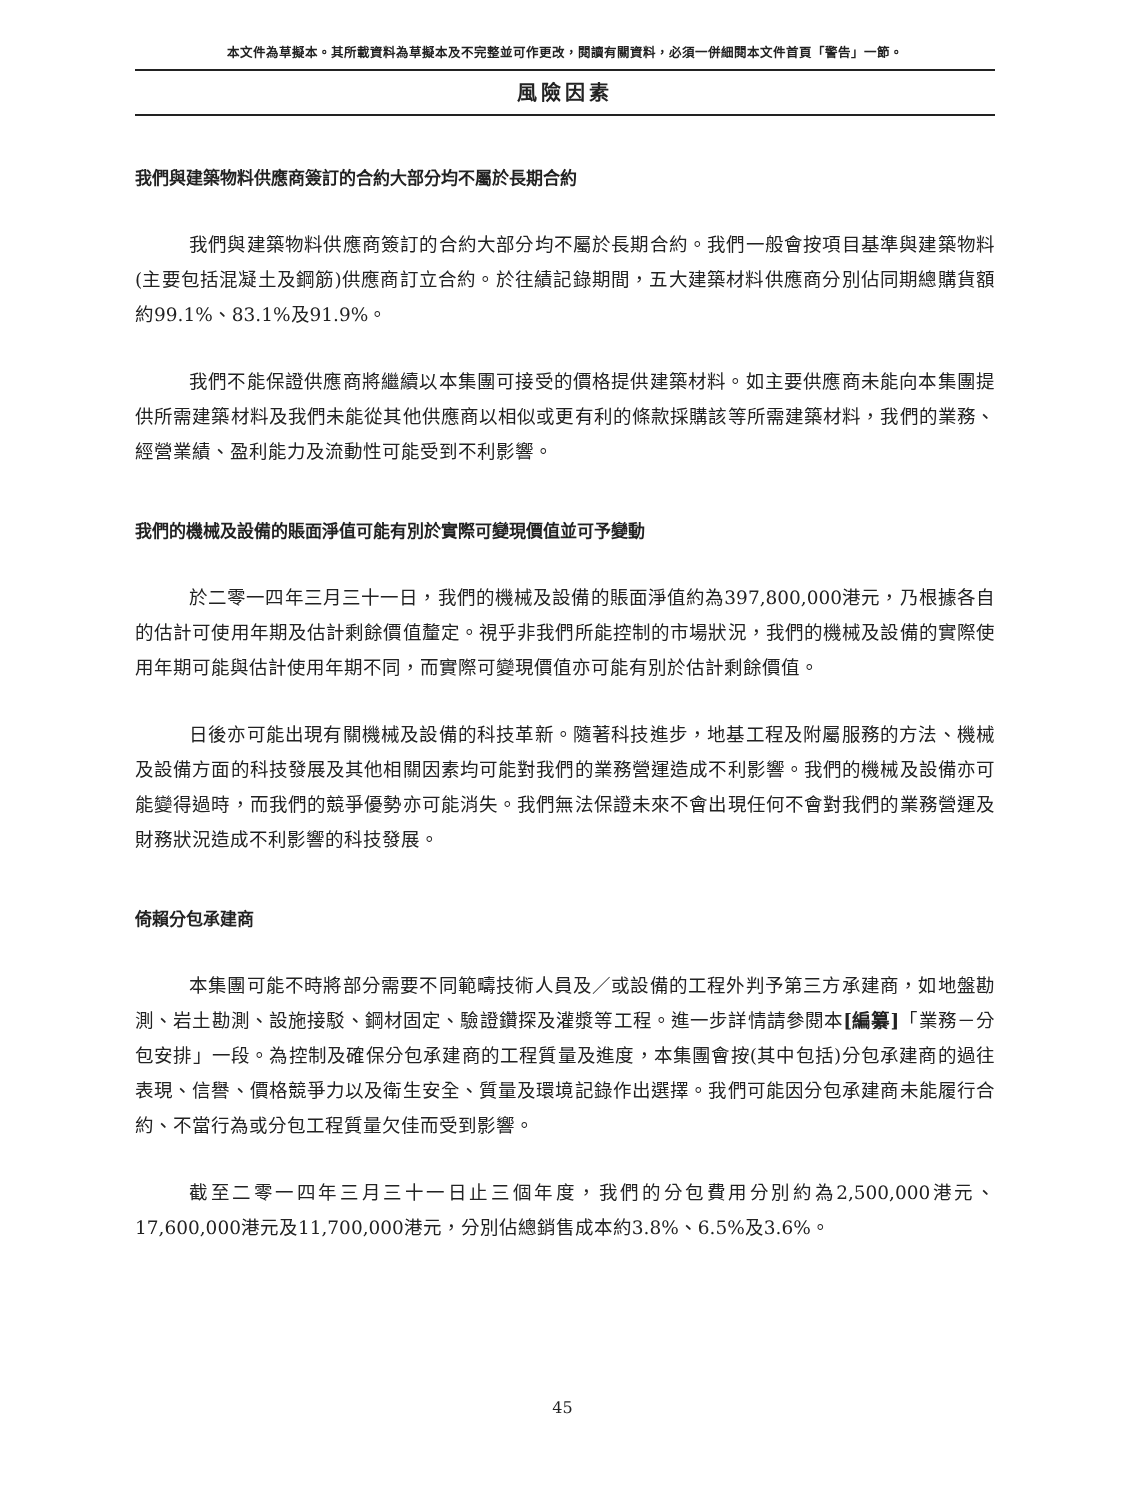本文件為草擬本。其所載資料為草擬本及不完整並可作更改，閱讀有關資料，必須一併細閱本文件首頁「警告」一節。
風險因素
我們與建築物料供應商簽訂的合約大部分均不屬於長期合約
我們與建築物料供應商簽訂的合約大部分均不屬於長期合約。我們一般會按項目基準與建築物料(主要包括混凝土及鋼筋)供應商訂立合約。於往績記錄期間，五大建築材料供應商分別佔同期總購貨額約99.1%、83.1%及91.9%。
我們不能保證供應商將繼續以本集團可接受的價格提供建築材料。如主要供應商未能向本集團提供所需建築材料及我們未能從其他供應商以相似或更有利的條款採購該等所需建築材料，我們的業務、經營業績、盈利能力及流動性可能受到不利影響。
我們的機械及設備的賬面淨值可能有別於實際可變現價值並可予變動
於二零一四年三月三十一日，我們的機械及設備的賬面淨值約為397,800,000港元，乃根據各自的估計可使用年期及估計剩餘價值釐定。視乎非我們所能控制的市場狀況，我們的機械及設備的實際使用年期可能與估計使用年期不同，而實際可變現價值亦可能有別於估計剩餘價值。
日後亦可能出現有關機械及設備的科技革新。隨著科技進步，地基工程及附屬服務的方法、機械及設備方面的科技發展及其他相關因素均可能對我們的業務營運造成不利影響。我們的機械及設備亦可能變得過時，而我們的競爭優勢亦可能消失。我們無法保證未來不會出現任何不會對我們的業務營運及財務狀況造成不利影響的科技發展。
倚賴分包承建商
本集團可能不時將部分需要不同範疇技術人員及／或設備的工程外判予第三方承建商，如地盤勘測、岩土勘測、設施接駁、鋼材固定、驗證鑽探及灌漿等工程。進一步詳情請參閱本[編纂]「業務－分包安排」一段。為控制及確保分包承建商的工程質量及進度，本集團會按(其中包括)分包承建商的過往表現、信譽、價格競爭力以及衛生安全、質量及環境記錄作出選擇。我們可能因分包承建商未能履行合約、不當行為或分包工程質量欠佳而受到影響。
截至二零一四年三月三十一日止三個年度，我們的分包費用分別約為2,500,000港元、17,600,000港元及11,700,000港元，分別佔總銷售成本約3.8%、6.5%及3.6%。
45